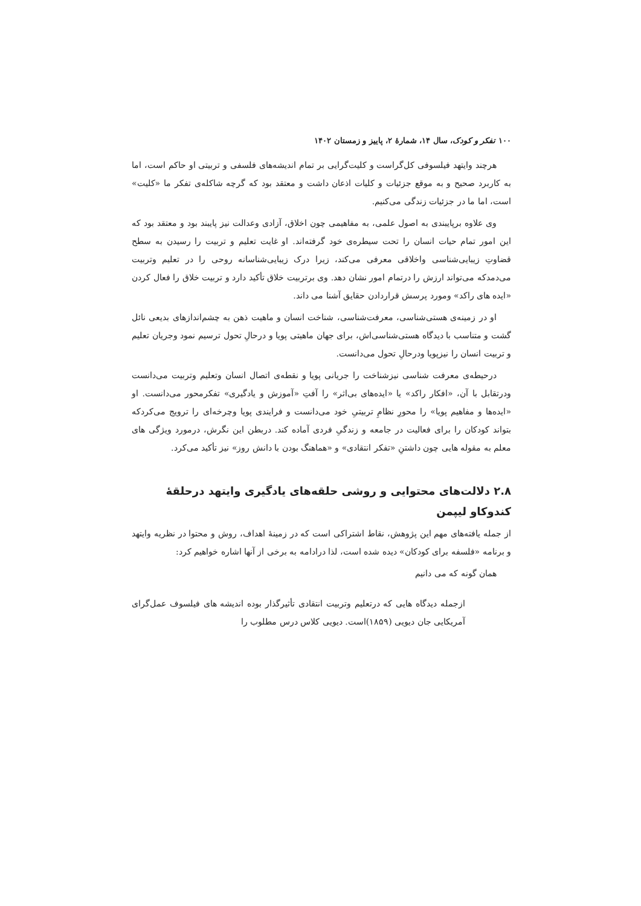۱۰۰ تفکر و کودک، سال ۱۴، شمارهٔ ۲، پاییز و زمستان ۱۴۰۲
هرچند وایتهد فیلسوفی کل‌گراست و کلیت‌گرایی بر تمام اندیشه‌های فلسفی و تربیتی او حاکم است، اما به کاربرد صحیح و به موقع جزئیات و کلیات اذعان داشت و معتقد بود که گرچه شاکله‌ی تفکر ما «کلیت» است، اما ما در جزئیات زندگی می‌کنیم.
وی علاوه برپایبندی به اصول علمی، به مفاهیمی چون اخلاق، آزادی وعدالت نیز پایبند بود و معتقد بود که این امور تمام حیات انسان را تحت سیطره‌ی خود گرفته‌اند. او غایت تعلیم و تربیت را رسیدن به سطح قضاوتِ زیبایی‌شناسی واخلاقی معرفی می‌کند، زیرا درک زیبایی‌شناسانه روحی را در تعلیم وتربیت می‌دمدکه می‌تواند ارزش را درتمام امور نشان دهد. وی برتربیت خلاق تأکید دارد و تربیت خلاق را فعال کردن «ایده های راکد» ومورد پرسش قراردادن حقایق آشنا می داند.
او در زمینه‌ی هستی‌شناسی، معرفت‌شناسی، شناخت انسان و ماهیت ذهن به چشم‌اندازهای بدیعی نائل گشت و متناسب با دیدگاه هستی‌شناسی‌اش، برای جهان ماهیتی پویا و درحالِ تحول ترسیم نمود وجریان تعلیم و تربیت انسان را نیزپویا ودرحالِ تحول می‌دانست.
درحیطه‌ی معرفت شناسی نیزشناخت را جریانی پویا و نقطه‌ی اتصال انسان وتعلیم وتربیت می‌دانست ودرتقابل با آن، «افکار راکد» یا «ایده‌های بی‌اثر» را آفتِ «آموزش و یادگیری» تفکرمحور می‌دانست. او «ایده‌ها و مفاهیم پویا» را محورِ نظامِ تربیتیِ خود می‌دانست و فرایندی پویا وچرخه‌ای را ترویج می‌کردکه بتواند کودکان را برای فعالیت در جامعه و زندگیِ فردی آماده کند. دربطن این نگرش، درمورد ویژگی های معلم به مقوله هایی چون داشتنِ «تفکر انتقادی» و «هماهنگ بودن با دانش روز» نیز تأکید می‌کرد.
۲.۸ دلالت‌های محتوایی و روشی حلقه‌های یادگیری وایتهد درحلقهٔ کندوکاو لیپمن
از جمله یافته‌های مهم این پژوهش، نقاط اشتراکی است که در زمینهٔ اهداف، روش و محتوا در نظریه وایتهد و برنامه «فلسفه برای کودکان» دیده شده است، لذا درادامه به برخی از آنها اشاره خواهیم کرد:
همان گونه که می دانیم
ازجمله دیدگاه هایی که درتعلیم وتربیت انتقادی تأثیرگذار بوده اندیشه های فیلسوف عمل‌گرای آمریکایی جان دیویی (۱۸۵۹)است. دیویی کلاس درس مطلوب را